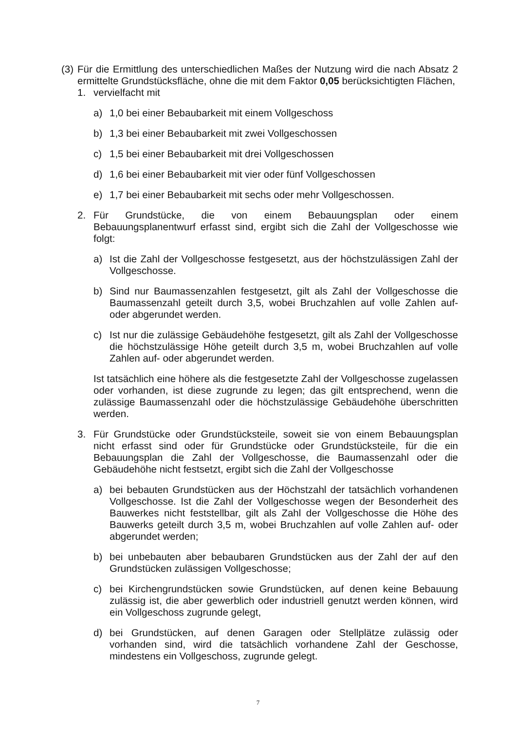(3) Für die Ermittlung des unterschiedlichen Maßes der Nutzung wird die nach Absatz 2 ermittelte Grundstücksfläche, ohne die mit dem Faktor 0,05 berücksichtigten Flächen,
1. vervielfacht mit
a) 1,0 bei einer Bebaubarkeit mit einem Vollgeschoss
b) 1,3 bei einer Bebaubarkeit mit zwei Vollgeschossen
c) 1,5 bei einer Bebaubarkeit mit drei Vollgeschossen
d) 1,6 bei einer Bebaubarkeit mit vier oder fünf Vollgeschossen
e) 1,7 bei einer Bebaubarkeit mit sechs oder mehr Vollgeschossen.
2. Für Grundstücke, die von einem Bebauungsplan oder einem Bebauungsplanentwurf erfasst sind, ergibt sich die Zahl der Vollgeschosse wie folgt:
a) Ist die Zahl der Vollgeschosse festgesetzt, aus der höchstzulässigen Zahl der Vollgeschosse.
b) Sind nur Baumassenzahlen festgesetzt, gilt als Zahl der Vollgeschosse die Baumassenzahl geteilt durch 3,5, wobei Bruchzahlen auf volle Zahlen auf- oder abgerundet werden.
c) Ist nur die zulässige Gebäudehöhe festgesetzt, gilt als Zahl der Vollgeschosse die höchstzulässige Höhe geteilt durch 3,5 m, wobei Bruchzahlen auf volle Zahlen auf- oder abgerundet werden.
Ist tatsächlich eine höhere als die festgesetzte Zahl der Vollgeschosse zugelassen oder vorhanden, ist diese zugrunde zu legen; das gilt entsprechend, wenn die zulässige Baumassenzahl oder die höchstzulässige Gebäudehöhe überschritten werden.
3. Für Grundstücke oder Grundstücksteile, soweit sie von einem Bebauungsplan nicht erfasst sind oder für Grundstücke oder Grundstücksteile, für die ein Bebauungsplan die Zahl der Vollgeschosse, die Baumassenzahl oder die Gebäudehöhe nicht festsetzt, ergibt sich die Zahl der Vollgeschosse
a) bei bebauten Grundstücken aus der Höchstzahl der tatsächlich vorhandenen Vollgeschosse. Ist die Zahl der Vollgeschosse wegen der Besonderheit des Bauwerkes nicht feststellbar, gilt als Zahl der Vollgeschosse die Höhe des Bauwerks geteilt durch 3,5 m, wobei Bruchzahlen auf volle Zahlen auf- oder abgerundet werden;
b) bei unbebauten aber bebaubaren Grundstücken aus der Zahl der auf den Grundstücken zulässigen Vollgeschosse;
c) bei Kirchengrundstücken sowie Grundstücken, auf denen keine Bebauung zulässig ist, die aber gewerblich oder industriell genutzt werden können, wird ein Vollgeschoss zugrunde gelegt,
d) bei Grundstücken, auf denen Garagen oder Stellplätze zulässig oder vorhanden sind, wird die tatsächlich vorhandene Zahl der Geschosse, mindestens ein Vollgeschoss, zugrunde gelegt.
7